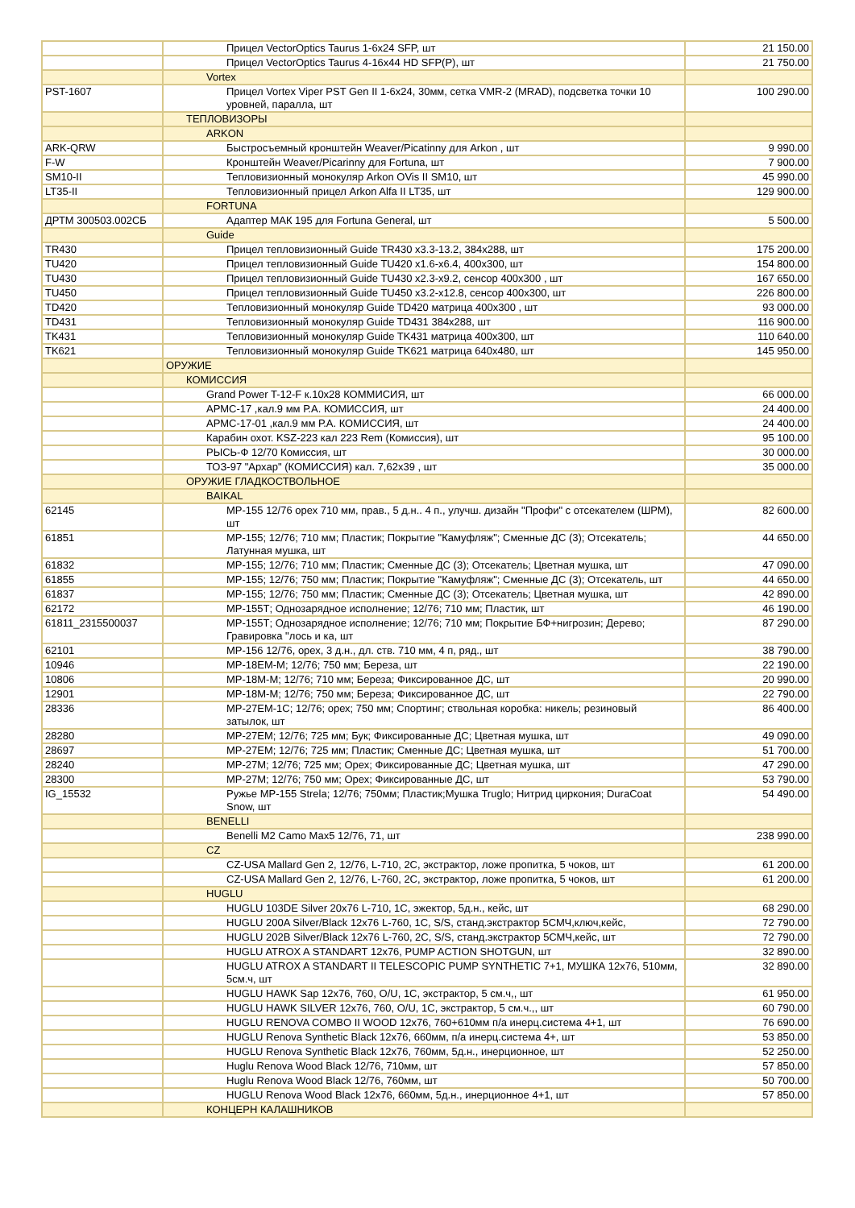| | Прицел VectorOptics Taurus 1-6x24 SFP, шт | 21 150.00 |
| | Прицел VectorOptics Taurus 4-16x44 HD SFP(P), шт | 21 750.00 |
| | Vortex | |
| PST-1607 | Прицел Vortex Viper PST Gen II 1-6x24, 30мм, сетка VMR-2 (MRAD), подсветка точки 10 уровней, паралла, шт | 100 290.00 |
| | ТЕПЛОВИЗОРЫ | |
| | ARKON | |
| ARK-QRW | Быстросъемный кронштейн Weaver/Picatinny для Arkon , шт | 9 990.00 |
| F-W | Кронштейн Weaver/Picarinny для Fortuna, шт | 7 900.00 |
| SM10-II | Тепловизионный монокуляр Arkon OVis II SM10, шт | 45 990.00 |
| LT35-II | Тепловизионный прицел Arkon Alfa II LT35, шт | 129 900.00 |
| | FORTUNA | |
| ДРТМ 300503.002СБ | Адаптер МАК 195 для Fortuna General, шт | 5 500.00 |
| | Guide | |
| TR430 | Прицел тепловизионный Guide TR430 x3.3-13.2, 384x288, шт | 175 200.00 |
| TU420 | Прицел тепловизионный Guide TU420 x1.6-x6.4, 400x300, шт | 154 800.00 |
| TU430 | Прицел тепловизионный Guide TU430 x2.3-x9.2, сенсор 400x300 , шт | 167 650.00 |
| TU450 | Прицел тепловизионный Guide TU450 x3.2-x12.8, сенсор 400x300, шт | 226 800.00 |
| TD420 | Тепловизионный монокуляр Guide TD420 матрица 400x300 , шт | 93 000.00 |
| TD431 | Тепловизионный монокуляр Guide TD431 384x288, шт | 116 900.00 |
| TK431 | Тепловизионный монокуляр Guide TK431 матрица 400x300, шт | 110 640.00 |
| TK621 | Тепловизионный монокуляр Guide TK621 матрица 640x480, шт | 145 950.00 |
| | ОРУЖИЕ | |
| | КОМИССИЯ | |
| | Grand Power T-12-F к.10x28 КОММИСИЯ, шт | 66 000.00 |
| | АРМС-17 ,кал.9 мм Р.А. КОМИССИЯ, шт | 24 400.00 |
| | АРМС-17-01 ,кал.9 мм Р.А. КОМИССИЯ, шт | 24 400.00 |
| | Карабин охот. KSZ-223 кал 223 Rem (Комиссия), шт | 95 100.00 |
| | РЫСЬ-Ф 12/70 Комиссия, шт | 30 000.00 |
| | ТОЗ-97 "Архар" (КОМИССИЯ) кал. 7,62x39 , шт | 35 000.00 |
| | ОРУЖИЕ ГЛАДКОСТВОЛЬНОЕ | |
| | BAIKAL | |
| 62145 | МР-155 12/76 орех 710 мм, прав., 5 д.н.. 4 п., улучш. дизайн "Профи" с отсекателем (ШРМ), шт | 82 600.00 |
| 61851 | МР-155; 12/76; 710 мм; Пластик; Покрытие "Камуфляж"; Сменные ДС (3); Отсекатель; Латунная мушка, шт | 44 650.00 |
| 61832 | МР-155; 12/76; 710 мм; Пластик; Сменные ДС (3); Отсекатель; Цветная мушка, шт | 47 090.00 |
| 61855 | МР-155; 12/76; 750 мм; Пластик; Покрытие "Камуфляж"; Сменные ДС (3); Отсекатель, шт | 44 650.00 |
| 61837 | МР-155; 12/76; 750 мм; Пластик; Сменные ДС (3); Отсекатель; Цветная мушка, шт | 42 890.00 |
| 62172 | МР-155Т; Однозарядное исполнение; 12/76; 710 мм; Пластик, шт | 46 190.00 |
| 61811_2315500037 | МР-155Т; Однозарядное исполнение; 12/76; 710 мм; Покрытие БФ+нигрозин; Дерево; Гравировка "лось и ка, шт | 87 290.00 |
| 62101 | МР-156 12/76, орех, 3 д.н., дл. ств. 710 мм, 4 п, ряд., шт | 38 790.00 |
| 10946 | МР-18ЕМ-М; 12/76; 750 мм; Береза, шт | 22 190.00 |
| 10806 | МР-18М-М; 12/76; 710 мм; Береза; Фиксированное ДС, шт | 20 990.00 |
| 12901 | МР-18М-М; 12/76; 750 мм; Береза; Фиксированное ДС, шт | 22 790.00 |
| 28336 | МР-27ЕМ-1С; 12/76; орех; 750 мм; Спортинг; ствольная коробка: никель; резиновый затылок, шт | 86 400.00 |
| 28280 | МР-27ЕМ; 12/76; 725 мм; Бук; Фиксированные ДС; Цветная мушка, шт | 49 090.00 |
| 28697 | МР-27ЕМ; 12/76; 725 мм; Пластик; Сменные ДС; Цветная мушка, шт | 51 700.00 |
| 28240 | МР-27М; 12/76; 725 мм; Орех; Фиксированные ДС; Цветная мушка, шт | 47 290.00 |
| 28300 | МР-27М; 12/76; 750 мм; Орех; Фиксированные ДС, шт | 53 790.00 |
| IG_15532 | Ружье МР-155 Strela; 12/76; 750мм; Пластик;Мушка Truglo; Нитрид циркония; DuraCoat Snow, шт | 54 490.00 |
| | BENELLI | |
| | Benelli M2 Camo Max5 12/76, 71, шт | 238 990.00 |
| | CZ | |
| | CZ-USA Mallard Gen 2, 12/76, L-710, 2C, экстрактор, ложе пропитка, 5 чоков, шт | 61 200.00 |
| | CZ-USA Mallard Gen 2, 12/76, L-760, 2C, экстрактор, ложе пропитка, 5 чоков, шт | 61 200.00 |
| | HUGLU | |
| | HUGLU 103DE Silver 20x76 L-710, 1C, эжектор, 5д.н., кейс, шт | 68 290.00 |
| | HUGLU 200A Silver/Black 12x76 L-760, 1C, S/S, станд.экстрактор 5СМЧ,ключ,кейс, | 72 790.00 |
| | HUGLU 202B Silver/Black 12x76 L-760, 2C, S/S, станд.экстрактор 5СМЧ,кейс, шт | 72 790.00 |
| | HUGLU ATROX A STANDART 12x76, PUMP ACTION SHOTGUN, шт | 32 890.00 |
| | HUGLU ATROX A STANDART II TELESCOPIC PUMP SYNTHETIC 7+1, МУШКА 12x76, 510мм, 5см.ч, шт | 32 890.00 |
| | HUGLU HAWK Sap 12x76, 760, O/U, 1C, экстрактор, 5 см.ч,, шт | 61 950.00 |
| | HUGLU HAWK SILVER 12x76, 760, O/U, 1C, экстрактор, 5 см.ч.,, шт | 60 790.00 |
| | HUGLU RENOVA COMBO II WOOD 12x76, 760+610мм п/а инерц.система 4+1, шт | 76 690.00 |
| | HUGLU Renova Synthetic Black 12x76, 660мм, п/а инерц.система 4+, шт | 53 850.00 |
| | HUGLU Renova Synthetic Black 12x76, 760мм, 5д.н., инерционное, шт | 52 250.00 |
| | Huglu Renova Wood Black 12/76, 710мм, шт | 57 850.00 |
| | Huglu Renova Wood Black 12/76, 760мм, шт | 50 700.00 |
| | HUGLU Renova Wood Black 12x76, 660мм, 5д.н., инерционное 4+1, шт | 57 850.00 |
| | КОНЦЕРН КАЛАШНИКОВ | |